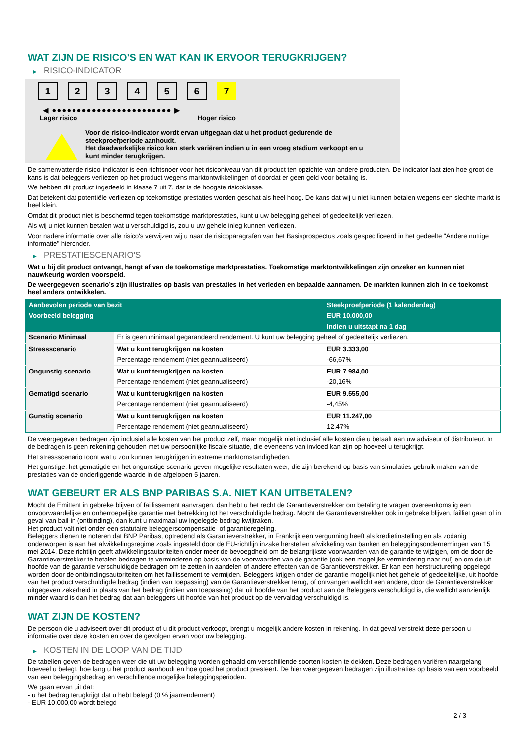WAT ZIJN DE RISICO'S EN WAT KAN IK ERVOOR TERUGKRIJGEN?
▶ RISICO-INDICATOR
1 2 3 4 5 6 7
◀ ●●●●●●●●●●●●●●●●●●●●●●●● ▶
Lager risico Hoger risico
Voor de risico-indicator wordt ervan uitgegaan dat u het product gedurende de
steekproefperiode aanhoudt.
Het daadwerkelijke risico kan sterk variëren indien u in een vroeg stadium verkoopt en u
kunt minder terugkrijgen.
De samenvattende risico-indicator is een richtsnoer voor het risiconiveau van dit product ten opzichte van andere producten. De indicator laat zien hoe groot de kans is dat beleggers verliezen op het product wegens marktontwikkelingen of doordat er geen geld voor betaling is.
We hebben dit product ingedeeld in klasse 7 uit 7, dat is de hoogste risicoklasse.
Dat betekent dat potentiële verliezen op toekomstige prestaties worden geschat als heel hoog. De kans dat wij u niet kunnen betalen wegens een slechte markt is heel klein.
Omdat dit product niet is beschermd tegen toekomstige marktprestaties, kunt u uw belegging geheel of gedeeltelijk verliezen.
Als wij u niet kunnen betalen wat u verschuldigd is, zou u uw gehele inleg kunnen verliezen.
Voor nadere informatie over alle risico's verwijzen wij u naar de risicoparagrafen van het Basisprospectus zoals gespecificeerd in het gedeelte "Andere nuttige informatie" hieronder.
▶ PRESTATIESCENARIO'S
Wat u bij dit product ontvangt, hangt af van de toekomstige marktprestaties. Toekomstige marktontwikkelingen zijn onzeker en kunnen niet nauwkeurig worden voorspeld.
De weergegeven scenario’s zijn illustraties op basis van prestaties in het verleden en bepaalde aannamen. De markten kunnen zich in de toekomst heel anders ontwikkelen.
| Aanbevolen periode van bezit | | Steekproefperiode (1 kalenderdag) |
| --- | --- | --- |
| Voorbeeld belegging | | EUR 10.000,00 |
| | | Indien u uitstapt na 1 dag |
| Scenario Minimaal | Er is geen minimaal gegarandeerd rendement. U kunt uw belegging geheel of gedeeltelijk verliezen. | |
| Stressscenario | Wat u kunt terugkrijgen na kosten | EUR 3.333,00 |
| | Percentage rendement (niet geannualiseerd) | -66,67% |
| Ongunstig scenario | Wat u kunt terugkrijgen na kosten | EUR 7.984,00 |
| | Percentage rendement (niet geannualiseerd) | -20,16% |
| Gematigd scenario | Wat u kunt terugkrijgen na kosten | EUR 9.555,00 |
| | Percentage rendement (niet geannualiseerd) | -4,45% |
| Gunstig scenario | Wat u kunt terugkrijgen na kosten | EUR 11.247,00 |
| | Percentage rendement (niet geannualiseerd) | 12,47% |
De weergegeven bedragen zijn inclusief alle kosten van het product zelf, maar mogelijk niet inclusief alle kosten die u betaalt aan uw adviseur of distributeur. In de bedragen is geen rekening gehouden met uw persoonlijke fiscale situatie, die eveneens van invloed kan zijn op hoeveel u terugkrijgt.
Het stressscenario toont wat u zou kunnen terugkrijgen in extreme marktomstandigheden.
Het gunstige, het gematigde en het ongunstige scenario geven mogelijke resultaten weer, die zijn berekend op basis van simulaties gebruik maken van de prestaties van de onderliggende waarde in de afgelopen 5 jaaren.
WAT GEBEURT ER ALS BNP PARIBAS S.A. NIET KAN UITBETALEN?
Mocht de Emittent in gebreke blijven of faillissement aanvragen, dan hebt u het recht de Garantieverstrekker om betaling te vragen overeenkomstig een onvoorwaardelijke en onherroepelijke garantie met betrekking tot het verschuldigde bedrag. Mocht de Garantieverstrekker ook in gebreke blijven, failliet gaan of in geval van bail-in (ontbinding), dan kunt u maximaal uw ingelegde bedrag kwijtraken.
Het product valt niet onder een statutaire beleggerscompensatie- of garantieregeling.
Beleggers dienen te noteren dat BNP Paribas, optredend als Garantieverstrekker, in Frankrijk een vergunning heeft als kredietinstelling en als zodanig onderworpen is aan het afwikkelingsregime zoals ingesteld door de EU-richtlijn inzake herstel en afwikkeling van banken en beleggingsondernemingen van 15 mei 2014. Deze richtlijn geeft afwikkelingsautoriteiten onder meer de bevoegdheid om de belangrijkste voorwaarden van de garantie te wijzigen, om de door de Garantieverstrekker te betalen bedragen te verminderen op basis van de voorwaarden van de garantie (ook een mogelijke vermindering naar nul) en om de uit hoofde van de garantie verschuldigde bedragen om te zetten in aandelen of andere effecten van de Garantieverstrekker. Er kan een herstructurering opgelegd worden door de ontbindingsautoriteiten om het faillissement te vermijden. Beleggers krijgen onder de garantie mogelijk niet het gehele of gedeeltelijke, uit hoofde van het product verschuldigde bedrag (indien van toepassing) van de Garantieverstrekker terug, of ontvangen wellicht een andere, door de Garantieverstrekker uitgegeven zekerheid in plaats van het bedrag (indien van toepassing) dat uit hoofde van het product aan de Beleggers verschuldigd is, die wellicht aanzienlijk minder waard is dan het bedrag dat aan beleggers uit hoofde van het product op de vervaldag verschuldigd is.
WAT ZIJN DE KOSTEN?
De persoon die u adviseert over dit product of u dit product verkoopt, brengt u mogelijk andere kosten in rekening. In dat geval verstrekt deze persoon u informatie over deze kosten en over de gevolgen ervan voor uw belegging.
▶ KOSTEN IN DE LOOP VAN DE TIJD
De tabellen geven de bedragen weer die uit uw belegging worden gehaald om verschillende soorten kosten te dekken. Deze bedragen variëren naargelang hoeveel u belegt, hoe lang u het product aanhoudt en hoe goed het product presteert. De hier weergegeven bedragen zijn illustraties op basis van een voorbeeld van een beleggingsbedrag en verschillende mogelijke beleggingsperioden.
We gaan ervan uit dat:
- u het bedrag terugkrijgt dat u hebt belegd (0 % jaarrendement)
- EUR 10.000,00 wordt belegd
2 / 3